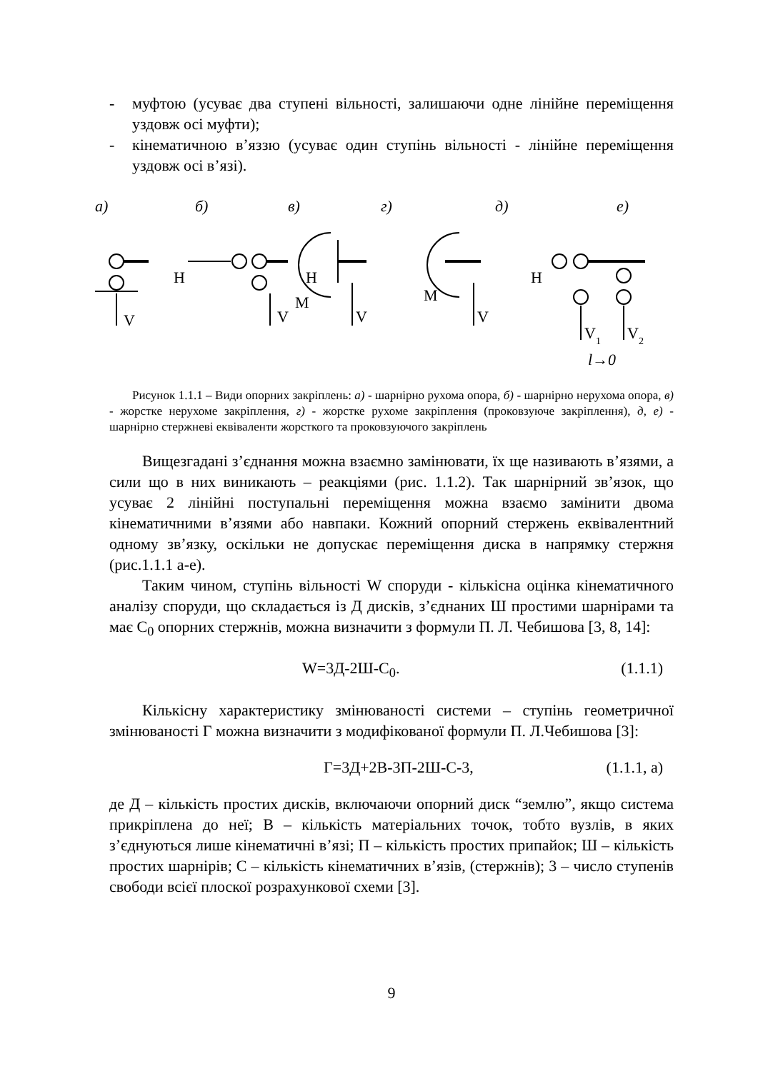- муфтою (усуває два ступені вільності, залишаючи одне лінійне переміщення уздовж осі муфти);
- кінематичною в’яззю (усуває один ступінь вільності - лінійне переміщення уздовж осі в’язі).
а)
б)
в)
г)
д)
е)
V
H
V
H
M
V
M
V
H
V1
V2
l→0
Рисунок 1.1.1 – Види опорних закріплень: а) - шарнірно рухома опора, б) - шарнірно нерухома опора, в) - жорстке нерухоме закріплення, г) - жорстке рухоме закріплення (проковзуюче закріплення), д, е) - шарнірно стержневі еквіваленти жорсткого та проковзуючого закріплень
Вищезгадані з’єднання можна взаємно замінювати, їх ще називають в’язями, а сили що в них виникають – реакціями (рис. 1.1.2). Так шарнірний зв’язок, що усуває 2 лінійні поступальні переміщення можна взаємо замінити двома кінематичними в’язями або навпаки. Кожний опорний стержень еквівалентний одному зв’язку, оскільки не допускає переміщення диска в напрямку стержня (рис.1.1.1 а-е).
Таким чином, ступінь вільності W споруди - кількісна оцінка кінематичного аналізу споруди, що складається із Д дисків, з’єднаних Ш простими шарнірами та має С<sub>0</sub> опорних стержнів, можна визначити з формули П. Л. Чебишова [3, 8, 14]:
W=3Д-2Ш-С<sub>0</sub>. (1.1.1)
Кількісну характеристику змінюваності системи – ступінь геометричної змінюваності Г можна визначити з модифікованої формули П. Л.Чебишова [3]:
Г=3Д+2В-3П-2Ш-С-3, (1.1.1, а)
де Д – кількість простих дисків, включаючи опорний диск “землю”, якщо система прикріплена до неї; В – кількість матеріальних точок, тобто вузлів, в яких з’єднуються лише кінематичні в’язі; П – кількість простих припайок; Ш – кількість простих шарнірів; С – кількість кінематичних в’язів, (стержнів); 3 – число ступенів свободи всієї плоскої розрахункової схеми [3].
9